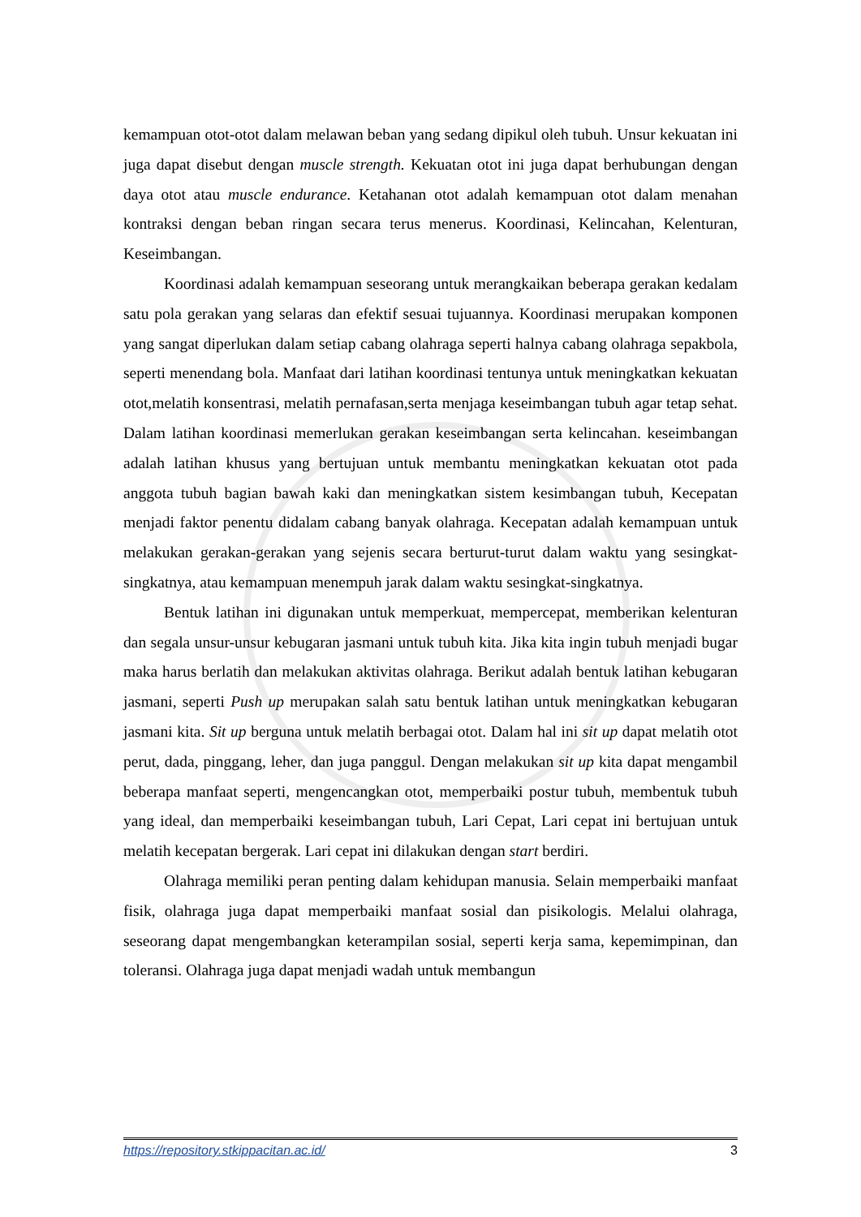kemampuan otot-otot dalam melawan beban yang sedang dipikul oleh tubuh. Unsur kekuatan ini juga dapat disebut dengan muscle strength. Kekuatan otot ini juga dapat berhubungan dengan daya otot atau muscle endurance. Ketahanan otot adalah kemampuan otot dalam menahan kontraksi dengan beban ringan secara terus menerus. Koordinasi, Kelincahan, Kelenturan, Keseimbangan.
Koordinasi adalah kemampuan seseorang untuk merangkaikan beberapa gerakan kedalam satu pola gerakan yang selaras dan efektif sesuai tujuannya. Koordinasi merupakan komponen yang sangat diperlukan dalam setiap cabang olahraga seperti halnya cabang olahraga sepakbola, seperti menendang bola. Manfaat dari latihan koordinasi tentunya untuk meningkatkan kekuatan otot,melatih konsentrasi, melatih pernafasan,serta menjaga keseimbangan tubuh agar tetap sehat. Dalam latihan koordinasi memerlukan gerakan keseimbangan serta kelincahan. keseimbangan adalah latihan khusus yang bertujuan untuk membantu meningkatkan kekuatan otot pada anggota tubuh bagian bawah kaki dan meningkatkan sistem kesimbangan tubuh, Kecepatan menjadi faktor penentu didalam cabang banyak olahraga. Kecepatan adalah kemampuan untuk melakukan gerakan-gerakan yang sejenis secara berturut-turut dalam waktu yang sesingkat-singkatnya, atau kemampuan menempuh jarak dalam waktu sesingkat-singkatnya.
Bentuk latihan ini digunakan untuk memperkuat, mempercepat, memberikan kelenturan dan segala unsur-unsur kebugaran jasmani untuk tubuh kita. Jika kita ingin tubuh menjadi bugar maka harus berlatih dan melakukan aktivitas olahraga. Berikut adalah bentuk latihan kebugaran jasmani, seperti Push up merupakan salah satu bentuk latihan untuk meningkatkan kebugaran jasmani kita. Sit up berguna untuk melatih berbagai otot. Dalam hal ini sit up dapat melatih otot perut, dada, pinggang, leher, dan juga panggul. Dengan melakukan sit up kita dapat mengambil beberapa manfaat seperti, mengencangkan otot, memperbaiki postur tubuh, membentuk tubuh yang ideal, dan memperbaiki keseimbangan tubuh, Lari Cepat, Lari cepat ini bertujuan untuk melatih kecepatan bergerak. Lari cepat ini dilakukan dengan start berdiri.
Olahraga memiliki peran penting dalam kehidupan manusia. Selain memperbaiki manfaat fisik, olahraga juga dapat memperbaiki manfaat sosial dan pisikologis. Melalui olahraga, seseorang dapat mengembangkan keterampilan sosial, seperti kerja sama, kepemimpinan, dan toleransi. Olahraga juga dapat menjadi wadah untuk membangun
https://repository.stkippacitan.ac.id/ 3